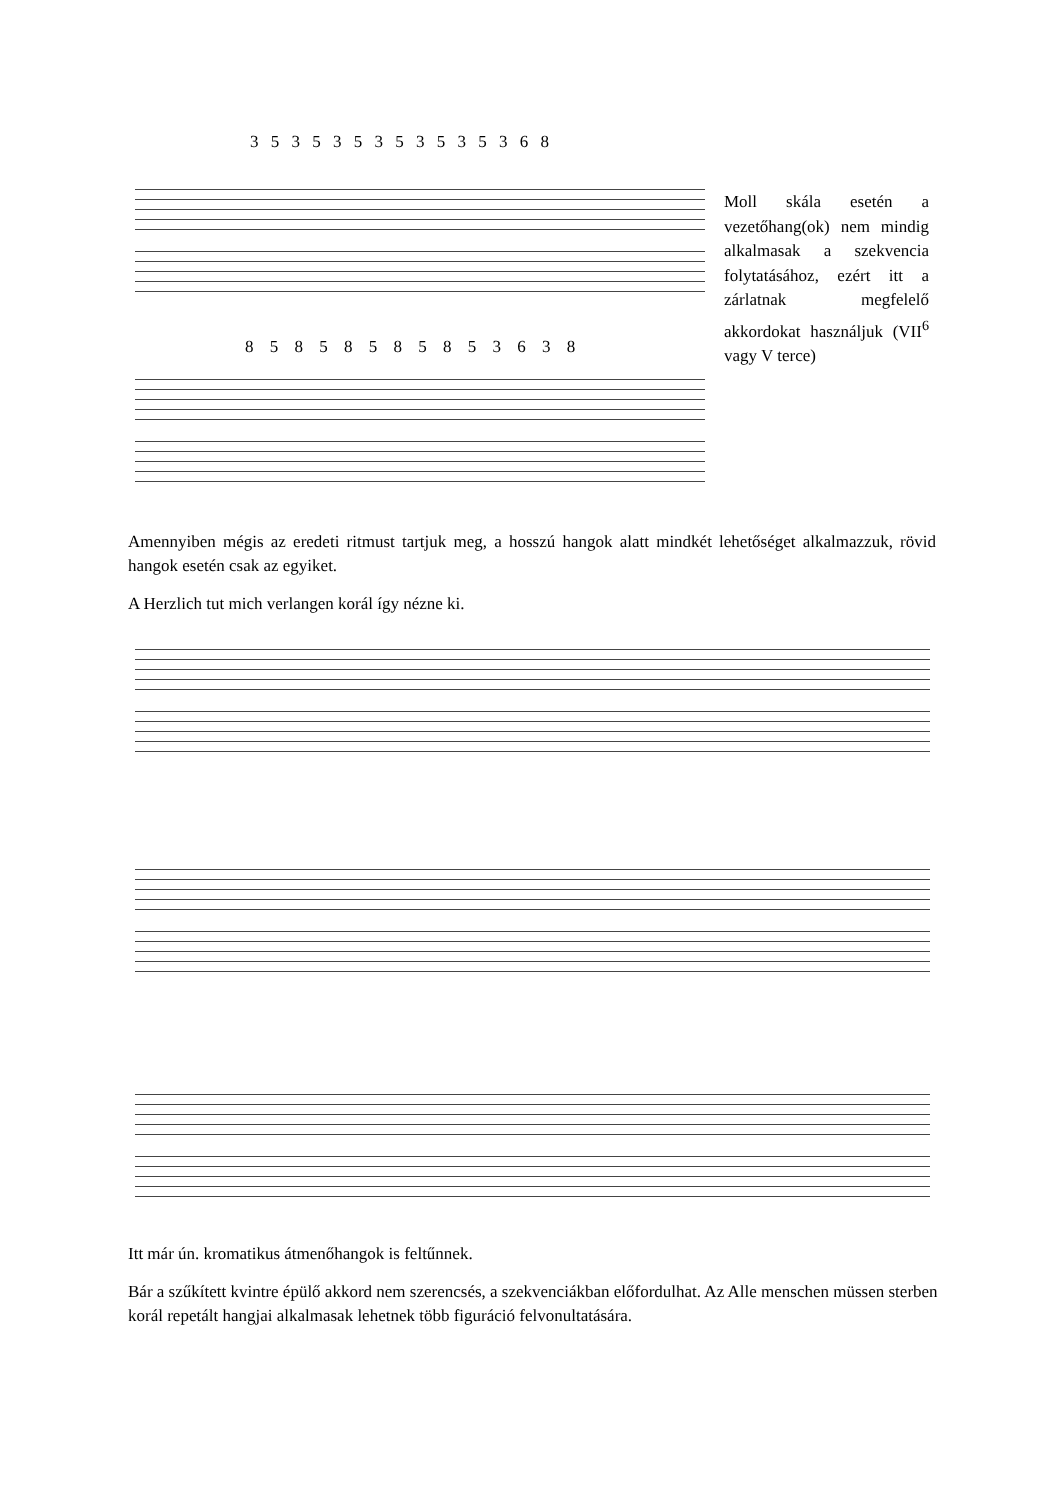3 5 3 5 3 5 3 5 3 5 3 5 3 6 8
8 5 8 5 8 5 8 5 8 5 3 6 3 8
Moll skála esetén a vezetőhang(ok) nem mindig alkalmasak a szekvencia folytatásához, ezért itt a zárlatnak megfelelő akkordokat használjuk (VII<sup>6</sup> vagy V terce)
Amennyiben mégis az eredeti ritmust tartjuk meg, a hosszú hangok alatt mindkét lehetőséget alkalmazzuk, rövid hangok esetén csak az egyiket.
A Herzlich tut mich verlangen korál így nézne ki.
Itt már ún. kromatikus átmenőhangok is feltűnnek.
Bár a szűkített kvintre épülő akkord nem szerencsés, a szekvenciákban előfordulhat. Az Alle menschen müssen sterben korál repetált hangjai alkalmasak lehetnek több figuráció felvonultatására.